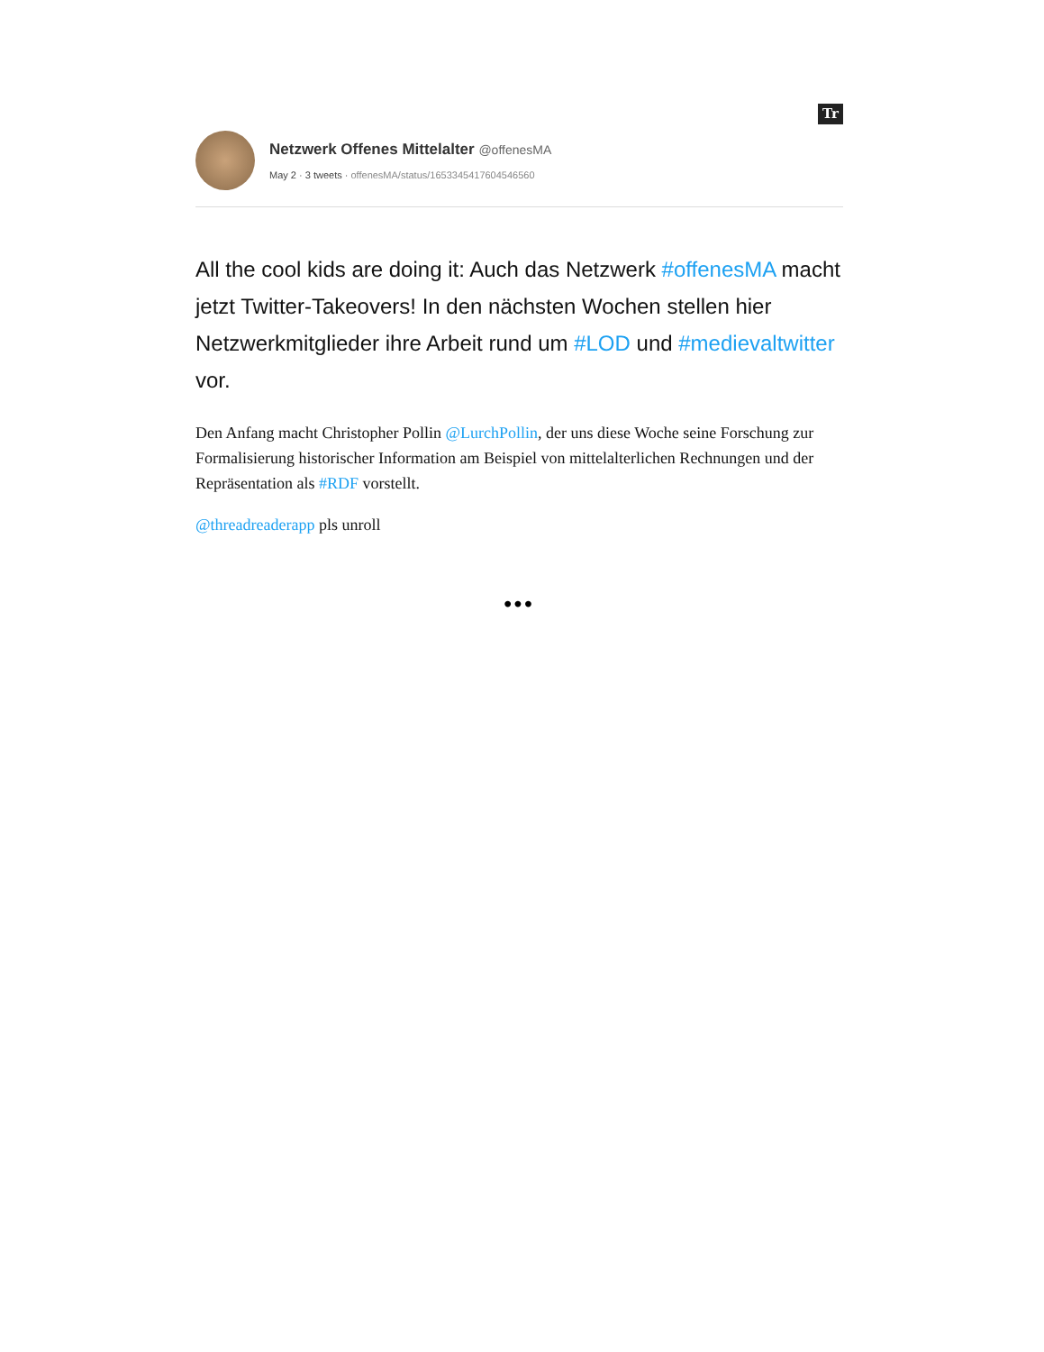Tr
Netzwerk Offenes Mittelalter @offenesMA
May 2 · 3 tweets · offenesMA/status/1653345417604546560
All the cool kids are doing it: Auch das Netzwerk #offenesMA macht jetzt Twitter-Takeovers! In den nächsten Wochen stellen hier Netzwerkmitglieder ihre Arbeit rund um #LOD und #medievaltwitter vor.
Den Anfang macht Christopher Pollin @LurchPollin, der uns diese Woche seine Forschung zur Formalisierung historischer Information am Beispiel von mittelalterlichen Rechnungen und der Repräsentation als #RDF vorstellt.
@threadreaderapp pls unroll
•••